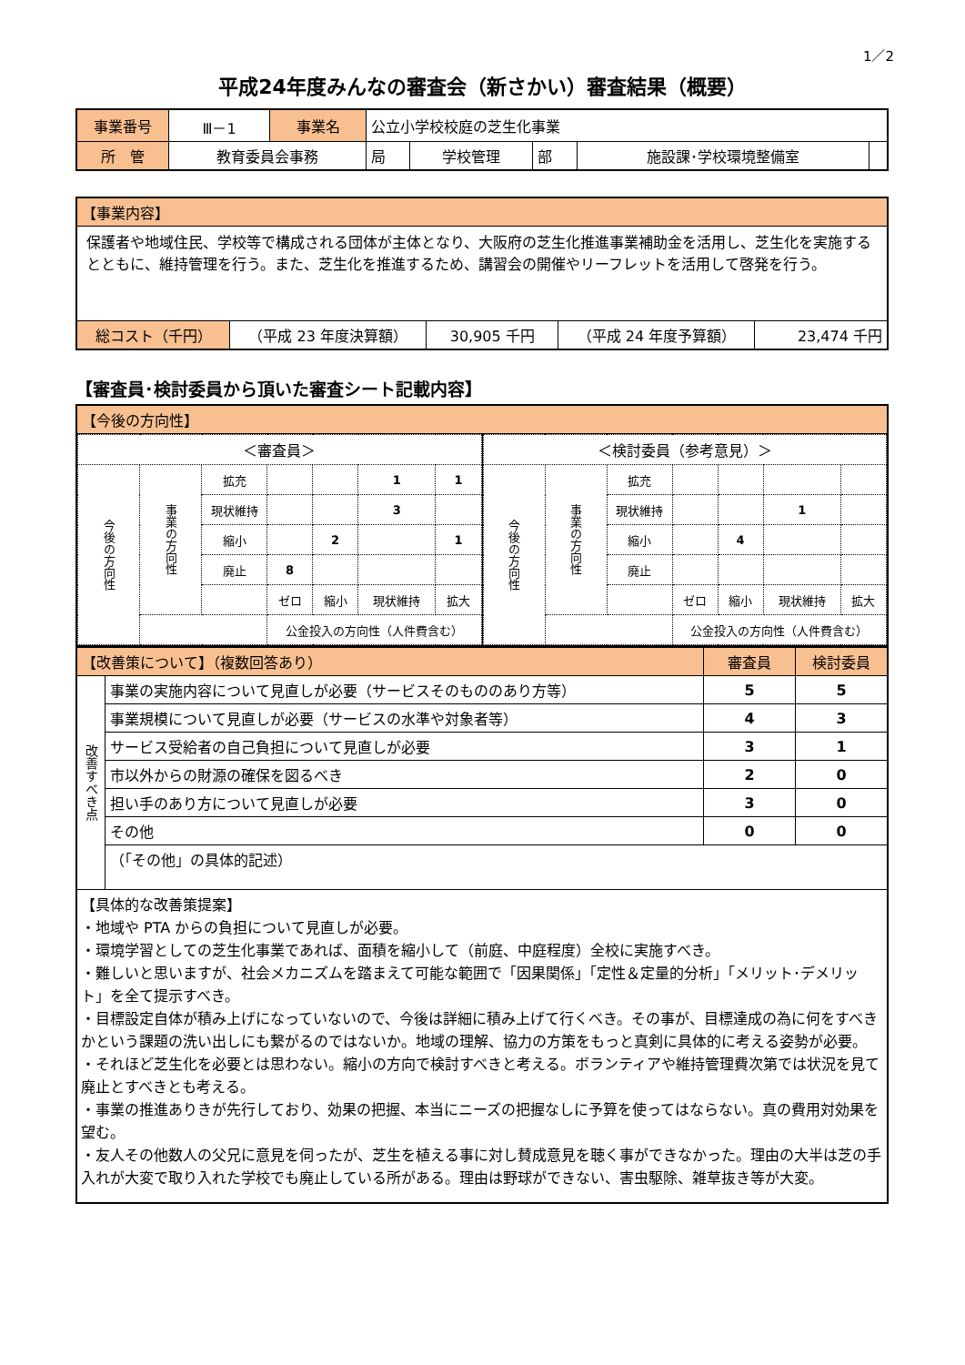1／2
平成24年度みんなの審査会（新さかい）審査結果（概要）
| 事業番号 | Ⅲ－1 | 事業名 | 公立小学校校庭の芝生化事業 | | | | |
| 所 管 | 教育委員会事務 | | 局 | 学校管理 | 部 | 施設課･学校環境整備室 | |
| 【事業内容】 | | | | |
| 保護者や地域住民、学校等で構成される団体が主体となり、大阪府の芝生化推進事業補助金を活用し、芝生化を実施するとともに、維持管理を行う。また、芝生化を推進するため、講習会の開催やリーフレットを活用して啓発を行う。 | | | | |
| 総コスト（千円） | （平成 23 年度決算額） | 30,905 千円 | （平成 24 年度予算額） | 23,474 千円 |
【審査員･検討委員から頂いた審査シート記載内容】
| 【今後の方向性】 | |
| / ＜審査員＞ / / / / / / / / 今後の方向性 / 事業の方向性 / 拡充 / / / 1 / 1 / / / / 現状維持 / / / 3 / / / / / 縮小 / / 2 / / 1 / / / / 廃止 / 8 / / / / / / / / ゼロ / 縮小 / 現状維持 / 拡大 / / / / / 公金投入の方向性（人件費含む） / / / / | / ＜検討委員（参考意見）＞ / / / / / / / / 今後の方向性 / 事業の方向性 / 拡充 / / / / / / / / 現状維持 / / / 1 / / / / / 縮小 / / 4 / / / / / / 廃止 / / / / / / / / / ゼロ / 縮小 / 現状維持 / 拡大 / / / / / 公金投入の方向性（人件費含む） / / / / |
| 【改善策について】（複数回答あり） | | 審査員 | 検討委員 |
| 改善すべき点 | 事業の実施内容について見直しが必要（サービスそのもののあり方等） | 5 | 5 |
| | 事業規模について見直しが必要（サービスの水準や対象者等） | 4 | 3 |
| | サービス受給者の自己負担について見直しが必要 | 3 | 1 |
| | 市以外からの財源の確保を図るべき | 2 | 0 |
| | 担い手のあり方について見直しが必要 | 3 | 0 |
| | その他 | 0 | 0 |
| | （「その他」の具体的記述） | | |
| 【具体的な改善策提案】 ・地域や PTA からの負担について見直しが必要。 ・環境学習としての芝生化事業であれば、面積を縮小して（前庭、中庭程度）全校に実施すべき。 ・難しいと思いますが、社会メカニズムを踏まえて可能な範囲で「因果関係」「定性＆定量的分析」「メリット･デメリット」を全て提示すべき。 ・目標設定自体が積み上げになっていないので、今後は詳細に積み上げて行くべき。その事が、目標達成の為に何をすべきかという課題の洗い出しにも繋がるのではないか。地域の理解、協力の方策をもっと真剣に具体的に考える姿勢が必要。 ・それほど芝生化を必要とは思わない。縮小の方向で検討すべきと考える。ボランティアや維持管理費次第では状況を見て廃止とすべきとも考える。 ・事業の推進ありきが先行しており、効果の把握、本当にニーズの把握なしに予算を使ってはならない。真の費用対効果を望む。 ・友人その他数人の父兄に意見を伺ったが、芝生を植える事に対し賛成意見を聴く事ができなかった。理由の大半は芝の手入れが大変で取り入れた学校でも廃止している所がある。理由は野球ができない、害虫駆除、雑草抜き等が大変。 | | | |